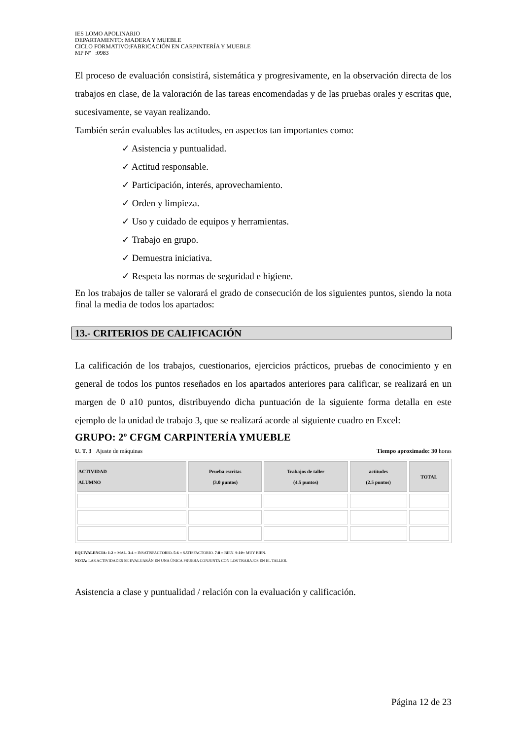IES LOMO APOLINARIO
DEPARTAMENTO: MADERA Y MUEBLE
CICLO FORMATIVO:FABRICACIÓN EN CARPINTERÍA Y MUEBLE
MP Nº :0983
El proceso de evaluación consistirá, sistemática y progresivamente, en la observación directa de los trabajos en clase, de la valoración de las tareas encomendadas y de las pruebas orales y escritas que, sucesivamente, se vayan realizando.
También serán evaluables las actitudes, en aspectos tan importantes como:
✓ Asistencia y puntualidad.
✓ Actitud responsable.
✓ Participación, interés, aprovechamiento.
✓ Orden y limpieza.
✓ Uso y cuidado de equipos y herramientas.
✓ Trabajo en grupo.
✓ Demuestra iniciativa.
✓ Respeta las normas de seguridad e higiene.
En los trabajos de taller se valorará el grado de consecución de los siguientes puntos, siendo la nota final la media de todos los apartados:
13.- CRITERIOS DE CALIFICACIÓN
La calificación de los trabajos, cuestionarios, ejercicios prácticos, pruebas de conocimiento y en general de todos los puntos reseñados en los apartados anteriores para calificar, se realizará en un margen de 0 a10 puntos, distribuyendo dicha puntuación de la siguiente forma detalla en este ejemplo de la unidad de trabajo 3, que se realizará acorde al siguiente cuadro en Excel:
GRUPO: 2º CFGM CARPINTERÍA YMUEBLE
U. T. 3 Ajuste de máquinas Tiempo aproximado: 30 horas
| ACTIVIDAD ALUMNO | Prueba escritas (3.0 puntos) | Trabajos de taller (4.5 puntos) | actitudes (2.5 puntos) | TOTAL |
| --- | --- | --- | --- | --- |
EQUIVALENCIA: 1-2 = MAL. 3-4 = INSATISFACTORIO. 5-6 = SATISFACTORIO. 7-8 = BIEN. 9-10= MUY BIEN.
NOTA: LAS ACTIVIDADES SE EVALUARÁN EN UNA ÚNICA PRUEBA CONJUNTA CON LOS TRABAJOS EN EL TALLER.
Asistencia a clase y puntualidad / relación con la evaluación y calificación.
Página 12 de 23